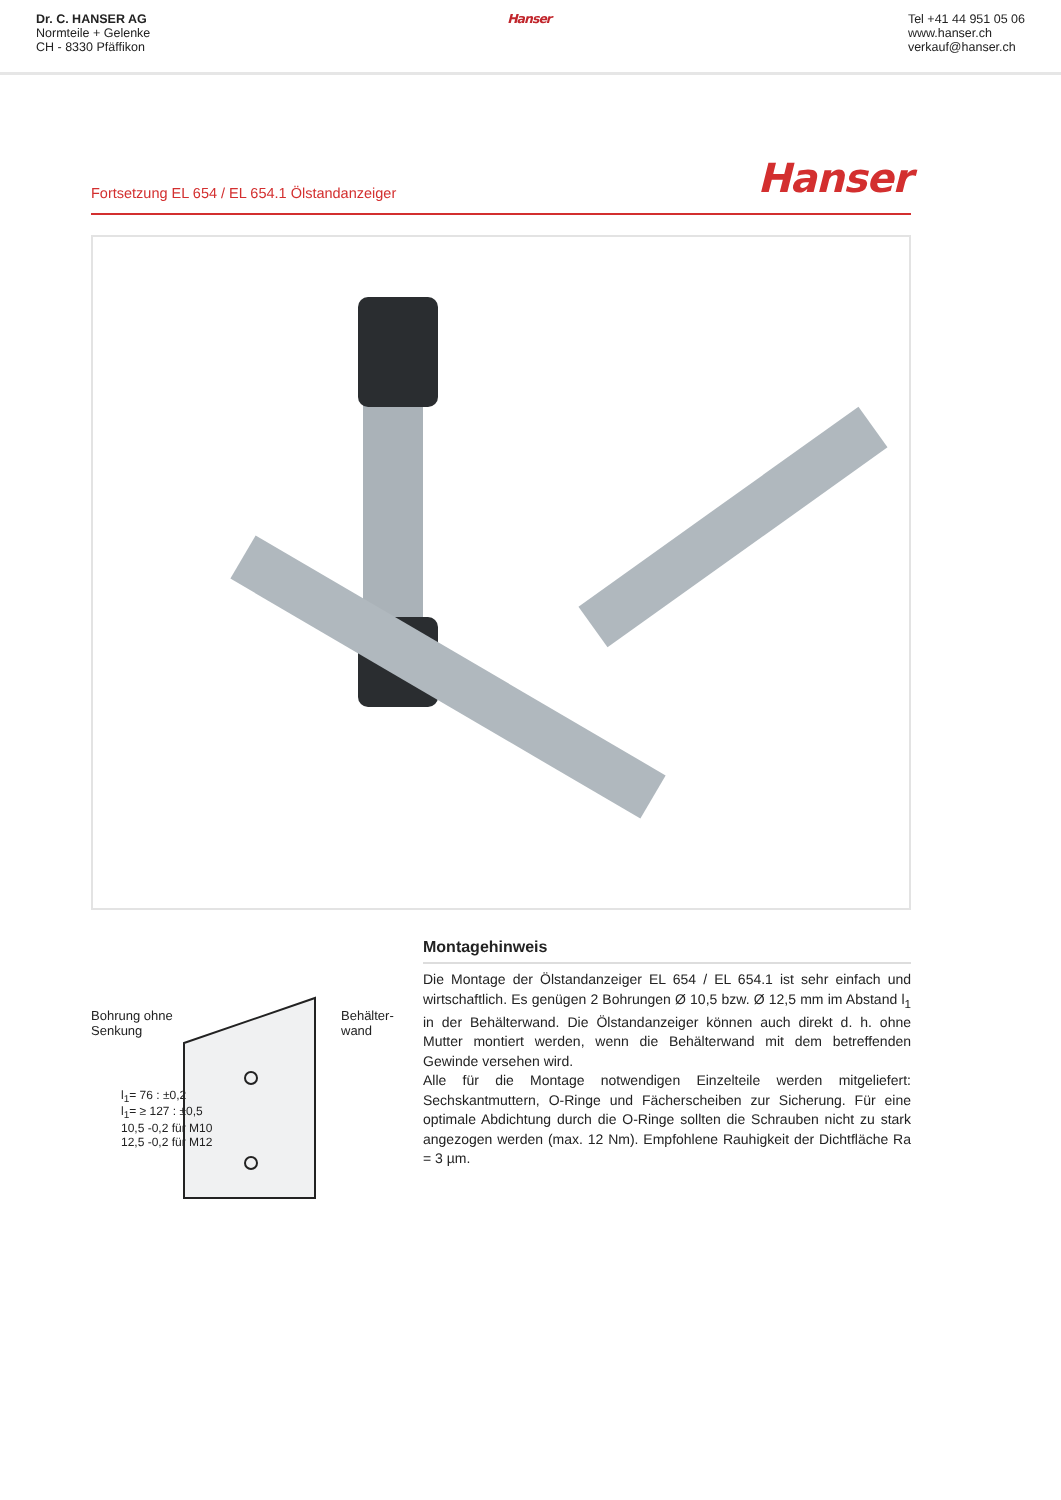Dr. C. HANSER AG
Normteile + Gelenke
CH - 8330 Pfäffikon
Hanser Tel +41 44 951 05 06
www.hanser.ch
verkauf@hanser.ch
Fortsetzung EL 654 / EL 654.1 Ölstandanzeiger Hanser
Bohrung ohne
Senkung
Behälter-
wand
l<sub>1</sub>= 76 : ±0,2
l<sub>1</sub>= ≥ 127 : ±0,5
10,5 -0,2 für M10
12,5 -0,2 für M12
Montagehinweis
Die Montage der Ölstandanzeiger EL 654 / EL 654.1 ist sehr einfach und wirtschaftlich. Es genügen 2 Bohrungen Ø 10,5 bzw. Ø 12,5 mm im Abstand l<sub>1</sub> in der Behälterwand. Die Ölstandanzeiger können auch direkt d. h. ohne Mutter montiert werden, wenn die Behälterwand mit dem betreffenden Gewinde versehen wird.
Alle für die Montage notwendigen Einzelteile werden mitgeliefert: Sechskantmuttern, O-Ringe und Fächerscheiben zur Sicherung. Für eine optimale Abdichtung durch die O-Ringe sollten die Schrauben nicht zu stark angezogen werden (max. 12 Nm). Empfohlene Rauhigkeit der Dichtfläche Ra = 3 µm.